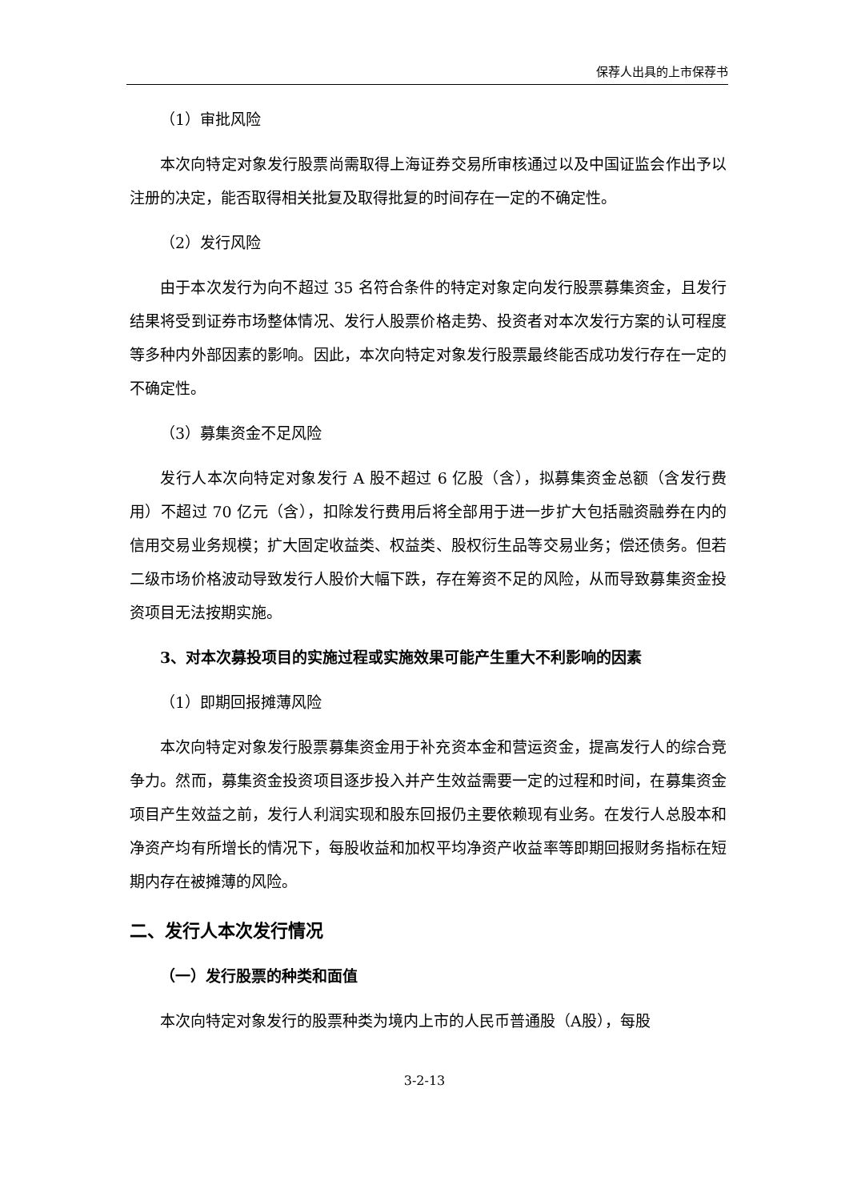保荐人出具的上市保荐书
（1）审批风险
本次向特定对象发行股票尚需取得上海证券交易所审核通过以及中国证监会作出予以注册的决定，能否取得相关批复及取得批复的时间存在一定的不确定性。
（2）发行风险
由于本次发行为向不超过 35 名符合条件的特定对象定向发行股票募集资金，且发行结果将受到证券市场整体情况、发行人股票价格走势、投资者对本次发行方案的认可程度等多种内外部因素的影响。因此，本次向特定对象发行股票最终能否成功发行存在一定的不确定性。
（3）募集资金不足风险
发行人本次向特定对象发行 A 股不超过 6 亿股（含），拟募集资金总额（含发行费用）不超过 70 亿元（含），扣除发行费用后将全部用于进一步扩大包括融资融券在内的信用交易业务规模；扩大固定收益类、权益类、股权衍生品等交易业务；偿还债务。但若二级市场价格波动导致发行人股价大幅下跌，存在筹资不足的风险，从而导致募集资金投资项目无法按期实施。
3、对本次募投项目的实施过程或实施效果可能产生重大不利影响的因素
（1）即期回报摊薄风险
本次向特定对象发行股票募集资金用于补充资本金和营运资金，提高发行人的综合竞争力。然而，募集资金投资项目逐步投入并产生效益需要一定的过程和时间，在募集资金项目产生效益之前，发行人利润实现和股东回报仍主要依赖现有业务。在发行人总股本和净资产均有所增长的情况下，每股收益和加权平均净资产收益率等即期回报财务指标在短期内存在被摊薄的风险。
二、发行人本次发行情况
（一）发行股票的种类和面值
本次向特定对象发行的股票种类为境内上市的人民币普通股（A股），每股
3-2-13